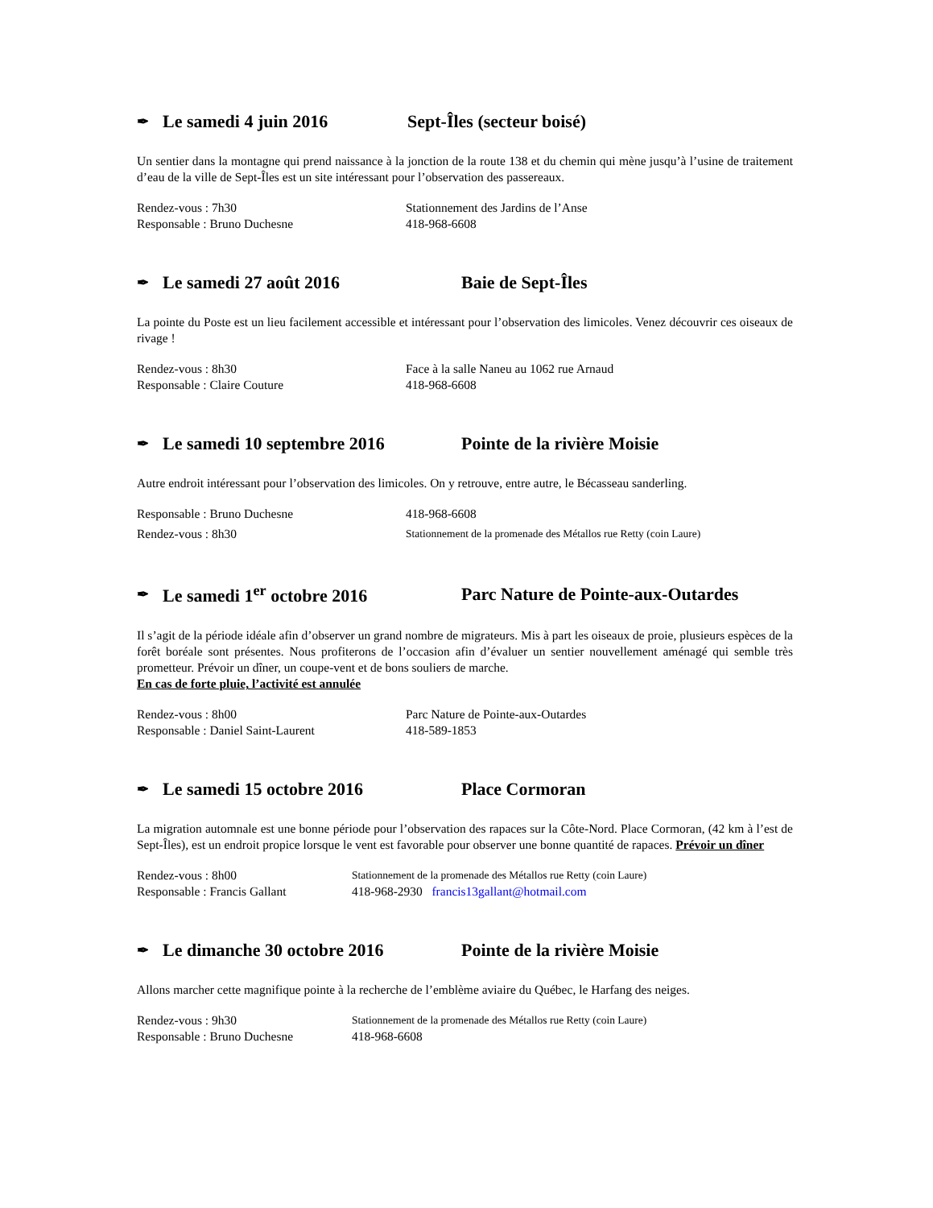✒ Le samedi 4 juin 2016 Sept-Îles (secteur boisé)
Un sentier dans la montagne qui prend naissance à la jonction de la route 138 et du chemin qui mène jusqu’à l’usine de traitement d’eau de la ville de Sept-Îles est un site intéressant pour l’observation des passereaux.
Rendez-vous : 7h30 Stationnement des Jardins de l’Anse
Responsable : Bruno Duchesne 418-968-6608
✒ Le samedi 27 août 2016 Baie de Sept-Îles
La pointe du Poste est un lieu facilement accessible et intéressant pour l’observation des limicoles. Venez découvrir ces oiseaux de rivage !
Rendez-vous : 8h30 Face à la salle Naneu au 1062 rue Arnaud
Responsable : Claire Couture 418-968-6608
✒ Le samedi 10 septembre 2016 Pointe de la rivière Moisie
Autre endroit intéressant pour l’observation des limicoles. On y retrouve, entre autre, le Bécasseau sanderling.
Responsable : Bruno Duchesne 418-968-6608
Rendez-vous : 8h30 Stationnement de la promenade des Métallos rue Retty (coin Laure)
✒ Le samedi 1<sup>er</sup> octobre 2016 Parc Nature de Pointe-aux-Outardes
Il s’agit de la période idéale afin d’observer un grand nombre de migrateurs. Mis à part les oiseaux de proie, plusieurs espèces de la forêt boréale sont présentes. Nous profiterons de l’occasion afin d’évaluer un sentier nouvellement aménagé qui semble très prometteur. Prévoir un dîner, un coupe-vent et de bons souliers de marche.
En cas de forte pluie, l’activité est annulée
Rendez-vous : 8h00 Parc Nature de Pointe-aux-Outardes
Responsable : Daniel Saint-Laurent 418-589-1853
✒ Le samedi 15 octobre 2016 Place Cormoran
La migration automnale est une bonne période pour l’observation des rapaces sur la Côte-Nord. Place Cormoran, (42 km à l’est de Sept-Îles), est un endroit propice lorsque le vent est favorable pour observer une bonne quantité de rapaces. Prévoir un dîner
Rendez-vous : 8h00 Stationnement de la promenade des Métallos rue Retty (coin Laure)
Responsable : Francis Gallant 418-968-2930 francis13gallant@hotmail.com
✒ Le dimanche 30 octobre 2016 Pointe de la rivière Moisie
Allons marcher cette magnifique pointe à la recherche de l’emblème aviaire du Québec, le Harfang des neiges.
Rendez-vous : 9h30 Stationnement de la promenade des Métallos rue Retty (coin Laure)
Responsable : Bruno Duchesne 418-968-6608